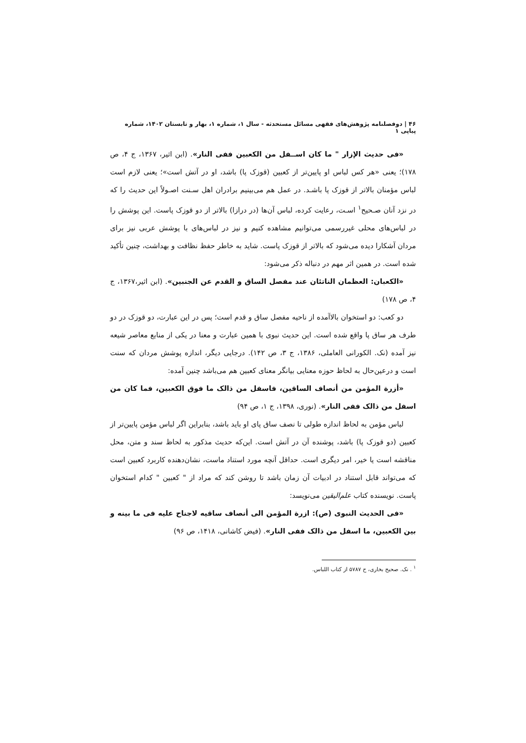۴۶ | دوفصلنامه پژوهش‌های فقهی مسائل مستحدثه - سال ۱، شماره ۱، بهار و تابستان ۱۴۰۲، شماره پیاپی ۱
«فی حدیث الإزار " ما کان اســفل من الکعبین ففی النار». (ابن اثیر، ۱۳۶۷، ج ۴، ص ۱۷۸)؛ یعنی «هر کس لباس او پایین‌تر از کعبین (قوزک پا) باشد، او در آتش است»؛ یعنی لازم است لباس مؤمنان بالاتر از قوزک پا باشـد. در عمل هم می‌بینیم برادران اهل سـنت اصـولاً این حدیث را که در نزد آنان صـحیح<sup>۱</sup> اسـت، رعایت کرده، لباس آن‌ها (در درازا) بالاتر از دو قوزک پاست. این پوشش را در لباس‌های محلی غیررسمی می‌توانیم مشاهده کنیم و نیز در لباس‌های با پوشش عربی نیز برای مردان آشکارا دیده می‌شود که بالاتر از قوزک پاست. شاید به خاطر حفظ نظافت و بهداشت، چنین تأکید شده است. در همین اثر مهم در دنباله ذکر می‌شود:
«الکعبان: العظمان الناتئان عند مفصل الساق و القدم عن الجنبین». (ابن اثیر،۱۳۶۷، ج ۴، ص ۱۷۸)
دو کعب: دو استخوان بالاآمده از ناحیه مفصل ساق و قدم است؛ پس در این عبارت، دو قوزک در دو طرف هر ساق پا واقع شده است. این حدیث نبوی با همین عبارت و معنا در یکی از منابع معاصر شیعه نیز آمده (نک. الکورانی العاملی، ۱۳۸۶، ج ۳، ص ۱۴۲). درجایی دیگر، اندازه پوشش مردان که سنت است و درعین‌حال به لحاظ حوزه معنایی بیانگر معنای کعبین هم می‌باشد چنین آمده:
«أزرة المؤمن من أنصاف الساقین، فاسفل من ذالک ما فوق الکعبین، فما کان من اسفل من ذالک ففی النار». (نوری، ۱۳۹۸، ج ۱، ص ۹۴)
لباس مؤمن به لحاظ اندازه طولی تا نصف ساق پای او باید باشد، بنابراین اگر لباس مؤمن پایین‌تر از کعبین (دو قوزک پا) باشد، پوشنده آن در آتش است. این‌که حدیث مذکور به لحاظ سند و متن، محل مناقشه است یا خیر، امر دیگری است. حداقل آنچه مورد استناد ماست، نشان‌دهنده کاربرد کعبین است که می‌تواند قابل استناد در ادبیات آن زمان باشد تا روشن کند که مراد از " کعبین " کدام استخوان پاست. نویسنده کتاب علم‌الیقین می‌نویسد:
«فی الحدیث النبوی (ص): ازرة المؤمن الی أنصاف ساقیه لاجناح علیه فی ما بینه و بین الکعبین، ما اسفل من ذالک ففی النار». (فیض کاشانی، ۱۴۱۸، ص ۹۶)
<sup>۱</sup> . نک. صحیح بخاری، ح ۵۷۸۷ از کتاب اللباس.